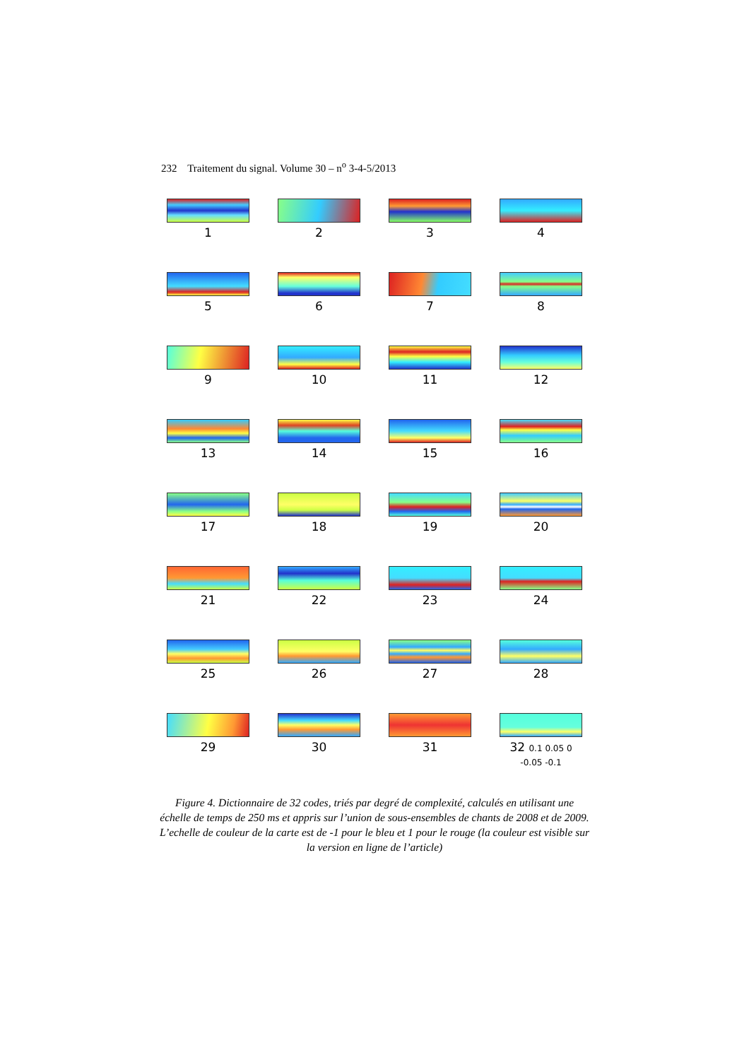232 Traitement du signal. Volume 30 – n<sup>o</sup> 3-4-5/2013
1
2
3
4
5
6
7
8
9
10
11
12
13
14
15
16
17
18
19
20
21
22
23
24
25
26
27
28
29
30
31
32 0.1 0.05 0 -0.05 -0.1
Figure 4. Dictionnaire de 32 codes, triés par degré de complexité, calculés en utilisant une échelle de temps de 250 ms et appris sur l’union de sous-ensembles de chants de 2008 et de 2009. L’echelle de couleur de la carte est de -1 pour le bleu et 1 pour le rouge (la couleur est visible sur la version en ligne de l’article)